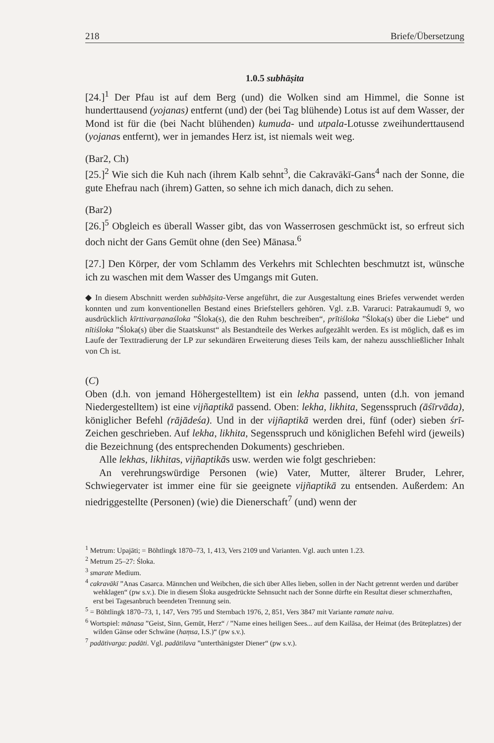218 Briefe/Übersetzung
1.0.5 subhāṣita
[24.]<sup>1</sup> Der Pfau ist auf dem Berg (und) die Wolken sind am Himmel, die Sonne ist hunderttausend (yojanas) entfernt (und) der (bei Tag blühende) Lotus ist auf dem Wasser, der Mond ist für die (bei Nacht blühenden) kumuda- und utpala-Lotusse zweihunderttausend (yojanas entfernt), wer in jemandes Herz ist, ist niemals weit weg.
(Bar2, Ch)
[25.]<sup>2</sup> Wie sich die Kuh nach (ihrem Kalb sehnt<sup>3</sup>, die Cakravākī-Gans<sup>4</sup> nach der Sonne, die gute Ehefrau nach (ihrem) Gatten, so sehne ich mich danach, dich zu sehen.
(Bar2)
[26.]<sup>5</sup> Obgleich es überall Wasser gibt, das von Wasserrosen geschmückt ist, so erfreut sich doch nicht der Gans Gemüt ohne (den See) Mānasa.<sup>6</sup>
[27.] Den Körper, der vom Schlamm des Verkehrs mit Schlechten beschmutzt ist, wünsche ich zu waschen mit dem Wasser des Umgangs mit Guten.
◆ In diesem Abschnitt werden subhāṣita-Verse angeführt, die zur Ausgestaltung eines Briefes verwendet werden konnten und zum konventionellen Bestand eines Briefstellers gehören. Vgl. z.B. Vararuci: Patrakaumudī 9, wo ausdrücklich kīrttivarṇanaśloka ”Śloka(s), die den Ruhm beschreiben“, prītiśloka ”Śloka(s) über die Liebe“ und nītiśloka ”Śloka(s) über die Staatskunst“ als Bestandteile des Werkes aufgezählt werden. Es ist möglich, daß es im Laufe der Texttradierung der LP zur sekundären Erweiterung dieses Teils kam, der nahezu ausschließlicher Inhalt von Ch ist.
(C)
Oben (d.h. von jemand Höhergestelltem) ist ein lekha passend, unten (d.h. von jemand Niedergestelltem) ist eine vijñaptikā passend. Oben: lekha, likhita, Segensspruch (āśīrvāda), königlicher Befehl (rājādeśa). Und in der vijñaptikā werden drei, fünf (oder) sieben śrī-Zeichen geschrieben. Auf lekha, likhita, Segensspruch und königlichen Befehl wird (jeweils) die Bezeichnung (des entsprechenden Dokuments) geschrieben.
Alle lekhas, likhitas, vijñaptikās usw. werden wie folgt geschrieben:
An verehrungswürdige Personen (wie) Vater, Mutter, älterer Bruder, Lehrer, Schwiegervater ist immer eine für sie geeignete vijñaptikā zu entsenden. Außerdem: An niedriggestellte (Personen) (wie) die Dienerschaft<sup>7</sup> (und) wenn der
<sup>1</sup> Metrum: Upajāti; = Böhtlingk 1870–73, 1, 413, Vers 2109 und Varianten. Vgl. auch unten 1.23.
<sup>2</sup> Metrum 25–27: Śloka.
<sup>3</sup> smarate Medium.
<sup>4</sup> cakravākī ”Anas Casarca. Männchen und Weibchen, die sich über Alles lieben, sollen in der Nacht getrennt werden und darüber wehklagen“ (pw s.v.). Die in diesem Śloka ausgedrückte Sehnsucht nach der Sonne dürfte ein Resultat dieser schmerzhaften, erst bei Tagesanbruch beendeten Trennung sein.
<sup>5</sup> = Böhtlingk 1870–73, 1, 147, Vers 795 und Sternbach 1976, 2, 851, Vers 3847 mit Variante ramate naiva.
<sup>6</sup> Wortspiel: mānasa ”Geist, Sinn, Gemüt, Herz“ / ”Name eines heiligen Sees... auf dem Kailāsa, der Heimat (des Brüteplatzes) der wilden Gänse oder Schwäne (haṃsa, I.S.)“ (pw s.v.).
<sup>7</sup> padātivarga: padāti. Vgl. padātilava ”unterthänigster Diener“ (pw s.v.).